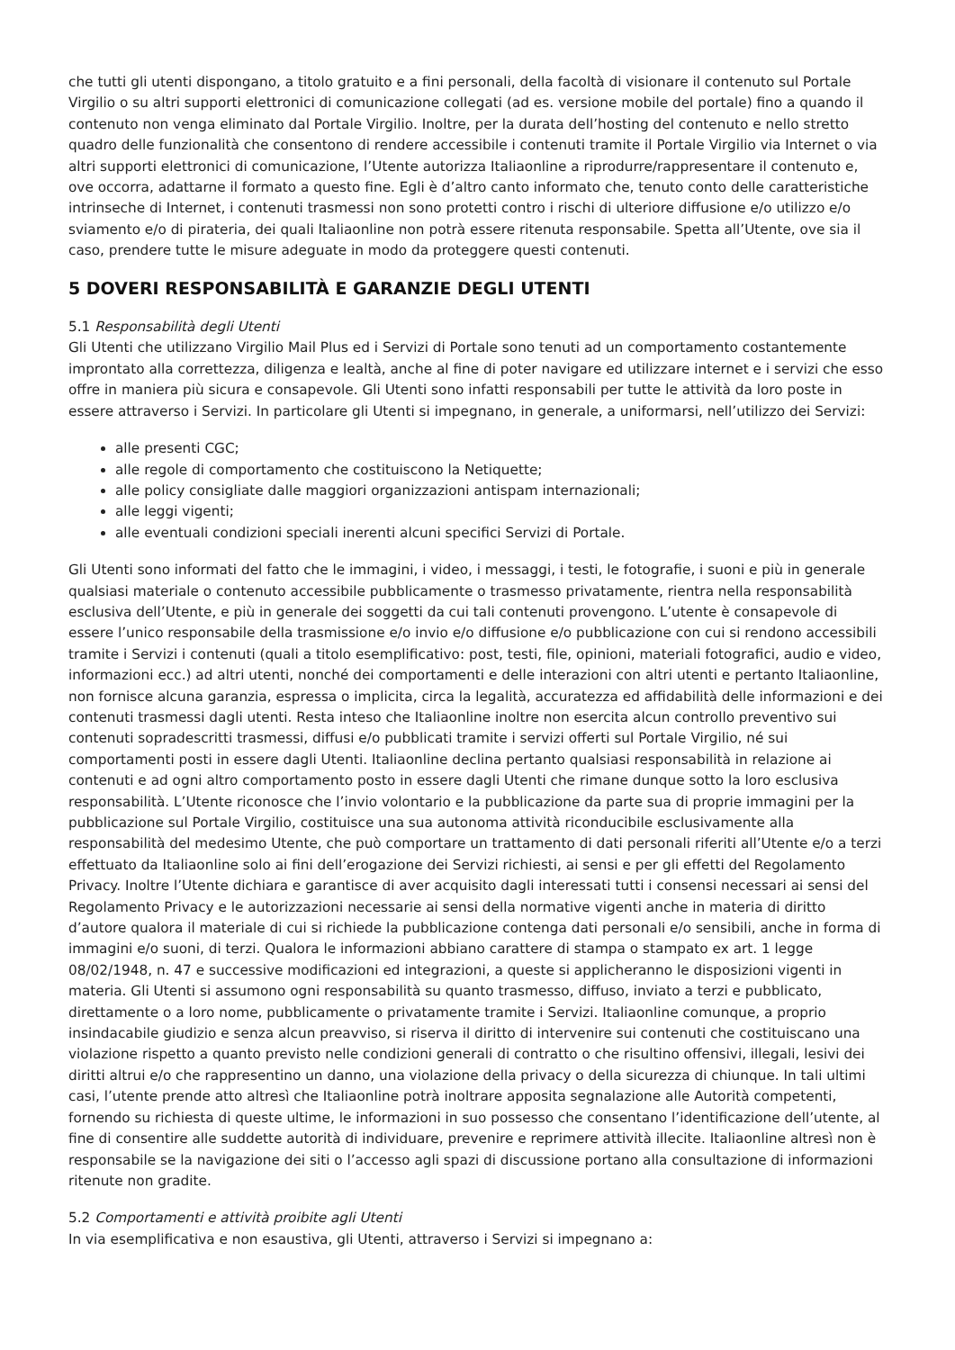che tutti gli utenti dispongano, a titolo gratuito e a fini personali, della facoltà di visionare il contenuto sul Portale Virgilio o su altri supporti elettronici di comunicazione collegati (ad es. versione mobile del portale) fino a quando il contenuto non venga eliminato dal Portale Virgilio. Inoltre, per la durata dell’hosting del contenuto e nello stretto quadro delle funzionalità che consentono di rendere accessibile i contenuti tramite il Portale Virgilio via Internet o via altri supporti elettronici di comunicazione, l’Utente autorizza Italiaonline a riprodurre/rappresentare il contenuto e, ove occorra, adattarne il formato a questo fine. Egli è d’altro canto informato che, tenuto conto delle caratteristiche intrinseche di Internet, i contenuti trasmessi non sono protetti contro i rischi di ulteriore diffusione e/o utilizzo e/o sviamento e/o di pirateria, dei quali Italiaonline non potrà essere ritenuta responsabile. Spetta all’Utente, ove sia il caso, prendere tutte le misure adeguate in modo da proteggere questi contenuti.
5 DOVERI RESPONSABILITÀ E GARANZIE DEGLI UTENTI
5.1 Responsabilità degli Utenti
Gli Utenti che utilizzano Virgilio Mail Plus ed i Servizi di Portale sono tenuti ad un comportamento costantemente improntato alla correttezza, diligenza e lealtà, anche al fine di poter navigare ed utilizzare internet e i servizi che esso offre in maniera più sicura e consapevole. Gli Utenti sono infatti responsabili per tutte le attività da loro poste in essere attraverso i Servizi. In particolare gli Utenti si impegnano, in generale, a uniformarsi, nell’utilizzo dei Servizi:
alle presenti CGC;
alle regole di comportamento che costituiscono la Netiquette;
alle policy consigliate dalle maggiori organizzazioni antispam internazionali;
alle leggi vigenti;
alle eventuali condizioni speciali inerenti alcuni specifici Servizi di Portale.
Gli Utenti sono informati del fatto che le immagini, i video, i messaggi, i testi, le fotografie, i suoni e più in generale qualsiasi materiale o contenuto accessibile pubblicamente o trasmesso privatamente, rientra nella responsabilità esclusiva dell’Utente, e più in generale dei soggetti da cui tali contenuti provengono. L’utente è consapevole di essere l’unico responsabile della trasmissione e/o invio e/o diffusione e/o pubblicazione con cui si rendono accessibili tramite i Servizi i contenuti (quali a titolo esemplificativo: post, testi, file, opinioni, materiali fotografici, audio e video, informazioni ecc.) ad altri utenti, nonché dei comportamenti e delle interazioni con altri utenti e pertanto Italiaonline, non fornisce alcuna garanzia, espressa o implicita, circa la legalità, accuratezza ed affidabilità delle informazioni e dei contenuti trasmessi dagli utenti. Resta inteso che Italiaonline inoltre non esercita alcun controllo preventivo sui contenuti sopradescritti trasmessi, diffusi e/o pubblicati tramite i servizi offerti sul Portale Virgilio, né sui comportamenti posti in essere dagli Utenti. Italiaonline declina pertanto qualsiasi responsabilità in relazione ai contenuti e ad ogni altro comportamento posto in essere dagli Utenti che rimane dunque sotto la loro esclusiva responsabilità. L’Utente riconosce che l’invio volontario e la pubblicazione da parte sua di proprie immagini per la pubblicazione sul Portale Virgilio, costituisce una sua autonoma attività riconducibile esclusivamente alla responsabilità del medesimo Utente, che può comportare un trattamento di dati personali riferiti all’Utente e/o a terzi effettuato da Italiaonline solo ai fini dell’erogazione dei Servizi richiesti, ai sensi e per gli effetti del Regolamento Privacy. Inoltre l’Utente dichiara e garantisce di aver acquisito dagli interessati tutti i consensi necessari ai sensi del Regolamento Privacy e le autorizzazioni necessarie ai sensi della normative vigenti anche in materia di diritto d’autore qualora il materiale di cui si richiede la pubblicazione contenga dati personali e/o sensibili, anche in forma di immagini e/o suoni, di terzi. Qualora le informazioni abbiano carattere di stampa o stampato ex art. 1 legge 08/02/1948, n. 47 e successive modificazioni ed integrazioni, a queste si applicheranno le disposizioni vigenti in materia. Gli Utenti si assumono ogni responsabilità su quanto trasmesso, diffuso, inviato a terzi e pubblicato, direttamente o a loro nome, pubblicamente o privatamente tramite i Servizi. Italiaonline comunque, a proprio insindacabile giudizio e senza alcun preavviso, si riserva il diritto di intervenire sui contenuti che costituiscano una violazione rispetto a quanto previsto nelle condizioni generali di contratto o che risultino offensivi, illegali, lesivi dei diritti altrui e/o che rappresentino un danno, una violazione della privacy o della sicurezza di chiunque. In tali ultimi casi, l’utente prende atto altresì che Italiaonline potrà inoltrare apposita segnalazione alle Autorità competenti, fornendo su richiesta di queste ultime, le informazioni in suo possesso che consentano l’identificazione dell’utente, al fine di consentire alle suddette autorità di individuare, prevenire e reprimere attività illecite. Italiaonline altresì non è responsabile se la navigazione dei siti o l’accesso agli spazi di discussione portano alla consultazione di informazioni ritenute non gradite.
5.2 Comportamenti e attività proibite agli Utenti
In via esemplificativa e non esaustiva, gli Utenti, attraverso i Servizi si impegnano a: